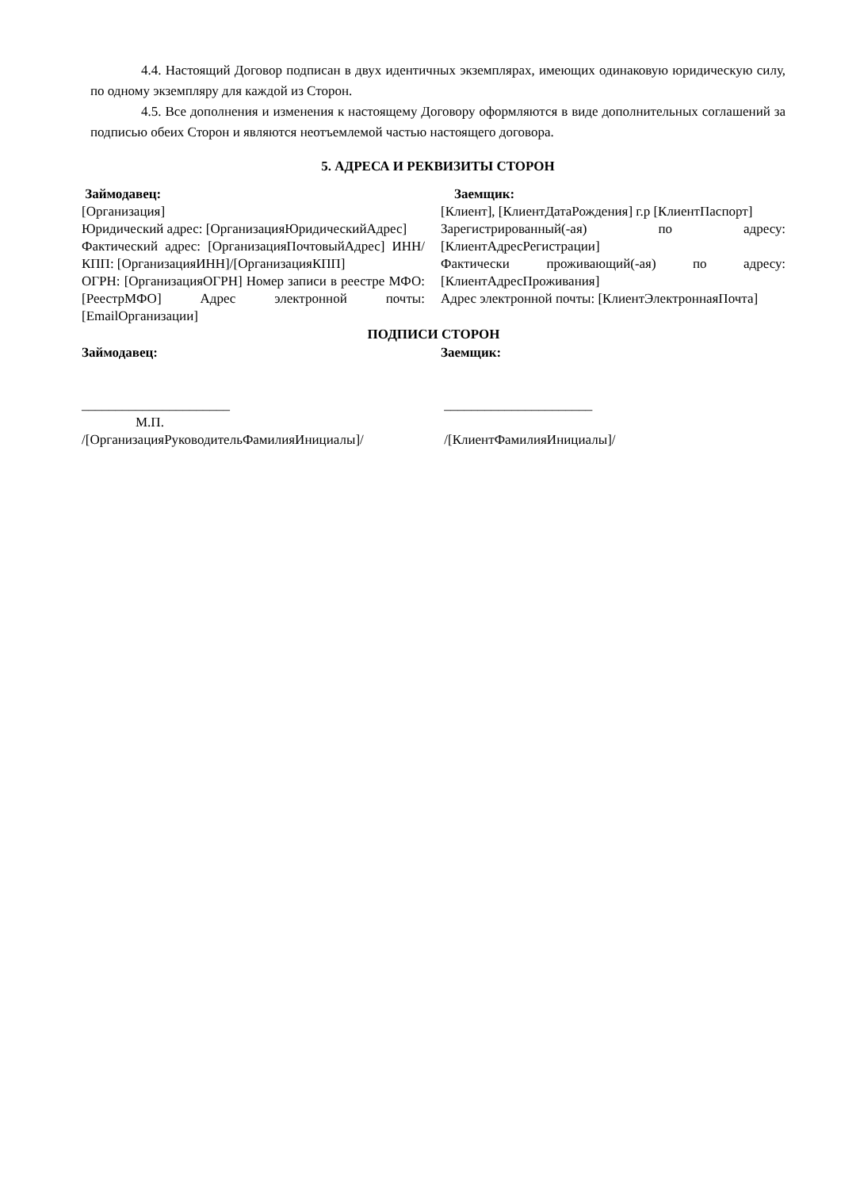4.4. Настоящий Договор подписан в двух идентичных экземплярах, имеющих одинаковую юридическую силу, по одному экземпляру для каждой из Сторон.
4.5. Все дополнения и изменения к настоящему Договору оформляются в виде дополнительных соглашений за подписью обеих Сторон и являются неотъемлемой частью настоящего договора.
5. АДРЕСА И РЕКВИЗИТЫ СТОРОН
Займодавец:
[Организация]
Юридический адрес: [ОрганизацияЮридическийАдрес]
Фактический адрес: [ОрганизацияПочтовыйАдрес] ИНН/КПП: [ОрганизацияИНН]/[ОрганизацияКПП]
ОГРН: [ОрганизацияОГРН] Номер записи в реестре МФО: [РеестрМФО] Адрес электронной почты: [EmailОрганизации]
Заемщик:
[Клиент], [КлиентДатаРождения] г.р [КлиентПаспорт]
Зарегистрированный(-ая) по адресу: [КлиентАдресРегистрации]
Фактически проживающий(-ая) по адресу: [КлиентАдресПроживания]
Адрес электронной почты: [КлиентЭлектроннаяПочта]
ПОДПИСИ СТОРОН
Займодавец:
______________________
М.П.
/[ОрганизацияРуководительФамилияИнициалы]/
Заемщик:
______________________
/[КлиентФамилияИнициалы]/